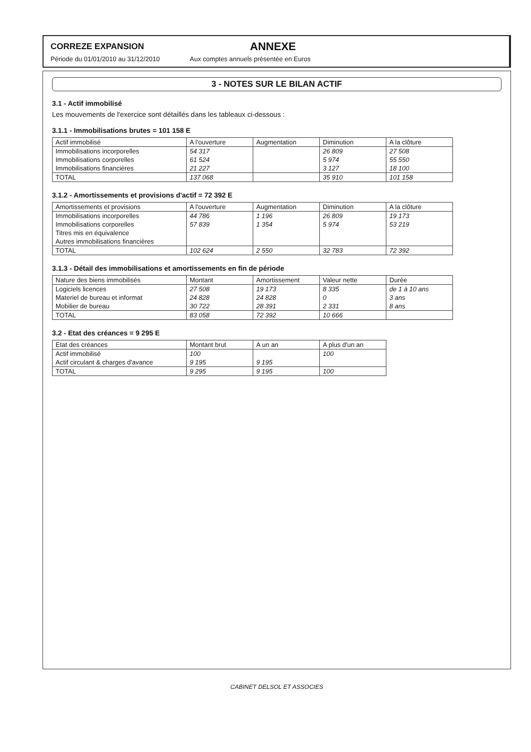CORREZE EXPANSION ANNEXE
Période du 01/01/2010 au 31/12/2010 Aux comptes annuels présentée en Euros
3 - NOTES SUR LE BILAN ACTIF
3.1 - Actif immobilisé
Les mouvements de l'exercice sont détaillés dans les tableaux ci-dessous :
3.1.1 - Immobilisations brutes = 101 158 E
| Actif immobilisé | A l'ouverture | Augmentation | Diminution | A la clôture |
| --- | --- | --- | --- | --- |
| Immobilisations incorporelles | 54 317 | | 26 809 | 27 508 |
| Immobilisations corporelles | 61 524 | | 5 974 | 55 550 |
| Immobilisations financières | 21 227 | | 3 127 | 18 100 |
| TOTAL | 137 068 | | 35 910 | 101 158 |
3.1.2 - Amortissements et provisions d'actif = 72 392 E
| Amortissements et provisions | A l'ouverture | Augmentation | Diminution | A la clôture |
| --- | --- | --- | --- | --- |
| Immobilisations incorporelles | 44 786 | 1 196 | 26 809 | 19 173 |
| Immobilisations corporelles | 57 839 | 1 354 | 5 974 | 53 219 |
| Titres mis en équivalence | | | | |
| Autres immobilisations financières | | | | |
| TOTAL | 102 624 | 2 550 | 32 783 | 72 392 |
3.1.3 - Détail des immobilisations et amortissements en fin de période
| Nature des biens immobilisés | Montant | Amortissement | Valeur nette | Durée |
| --- | --- | --- | --- | --- |
| Logiciels licences | 27 508 | 19 173 | 8 335 | de 1 à 10 ans |
| Materiel de bureau et informat | 24 828 | 24 828 | 0 | 3 ans |
| Mobilier de bureau | 30 722 | 28 391 | 2 331 | 8 ans |
| TOTAL | 83 058 | 72 392 | 10 666 | |
3.2 - Etat des créances = 9 295 E
| Etat des créances | Montant brut | A un an | A plus d'un an |
| --- | --- | --- | --- |
| Actif immobilisé | 100 | | 100 |
| Actif circulant & charges d'avance | 9 195 | 9 195 | |
| TOTAL | 9 295 | 9 195 | 100 |
CABINET DELSOL ET ASSOCIES